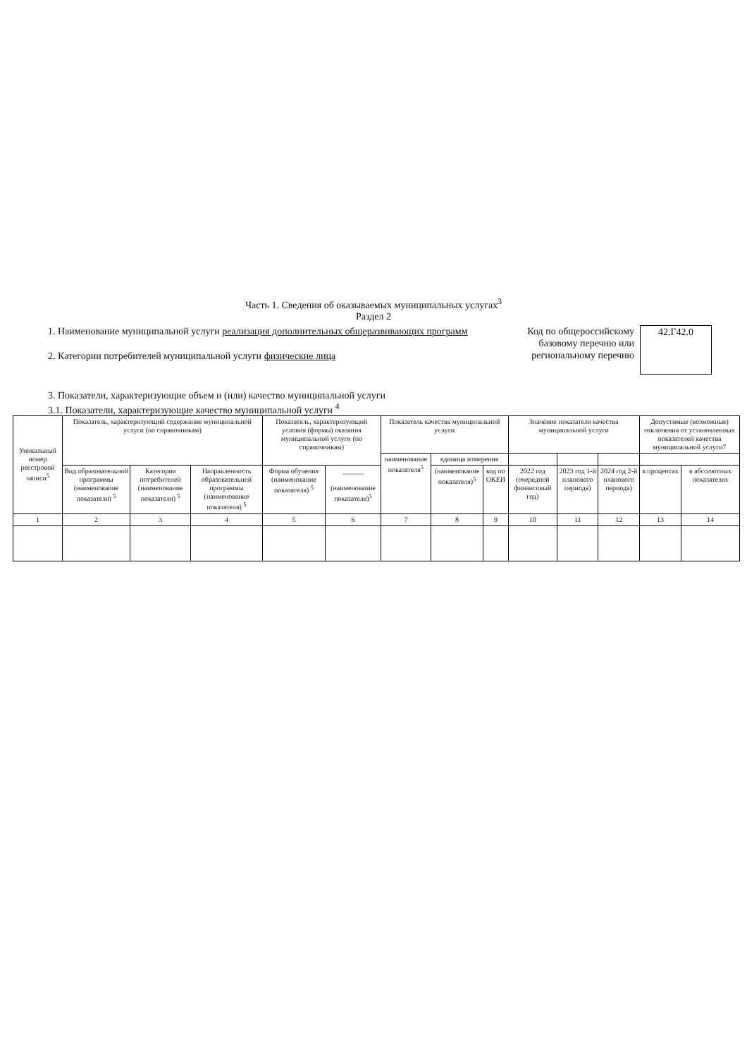Часть 1. Сведения об оказываемых муниципальных услугах<sup>3</sup>
Раздел 2
1. Наименование муниципальной услуги реализация дополнительных общеразвивающих программ
2. Категории потребителей муниципальной услуги физические лица
Код по общероссийскому базовому перечню или региональному перечню
42.Г42.0
3. Показатели, характеризующие объем и (или) качество муниципальной услуги
3.1. Показатели, характеризующие качество муниципальной услуги <sup>4</sup>
| Уникальный номер реестровой записи<sup>5</sup> | Показатель, характеризующий содержание муниципальной услуги (по справочникам) | | | Показатель, характеризующий условия (формы) оказания муниципальной услуги (по справочникам) | | Показатель качества муниципальной услуги | | | Значение показателя качества муниципальной услуги | | | Допустимые (возможные) отклонения от установленных показателей качества муниципальной услуги7 | |
| --- | --- | --- | --- | --- | --- | --- | --- | --- | --- | --- | --- | --- | --- |
| | | | | | | наименование показателя<sup>5</sup> | единица измерения | | | | | | |
| | Вид образовательной программы (наименование показателя) <sup>5</sup> | Категория потребителей (наименование показателя) <sup>5</sup> | Направленность образовательной программы (наименование показателя) <sup>5</sup> | Форма обучения (наименование показателя) <sup>5</sup> | ______ (наименование показателя)<sup>5</sup> | | (наименование показателя)<sup>5</sup> | код по ОКЕИ | 2022 год (очередной финансовый год) | 2023 год 1-й планового периода) | 2024 год 2-й планового периода) | в процентах | в абсолютных показателях |
| 1 | 2 | 3 | 4 | 5 | 6 | 7 | 8 | 9 | 10 | 11 | 12 | 13 | 14 |